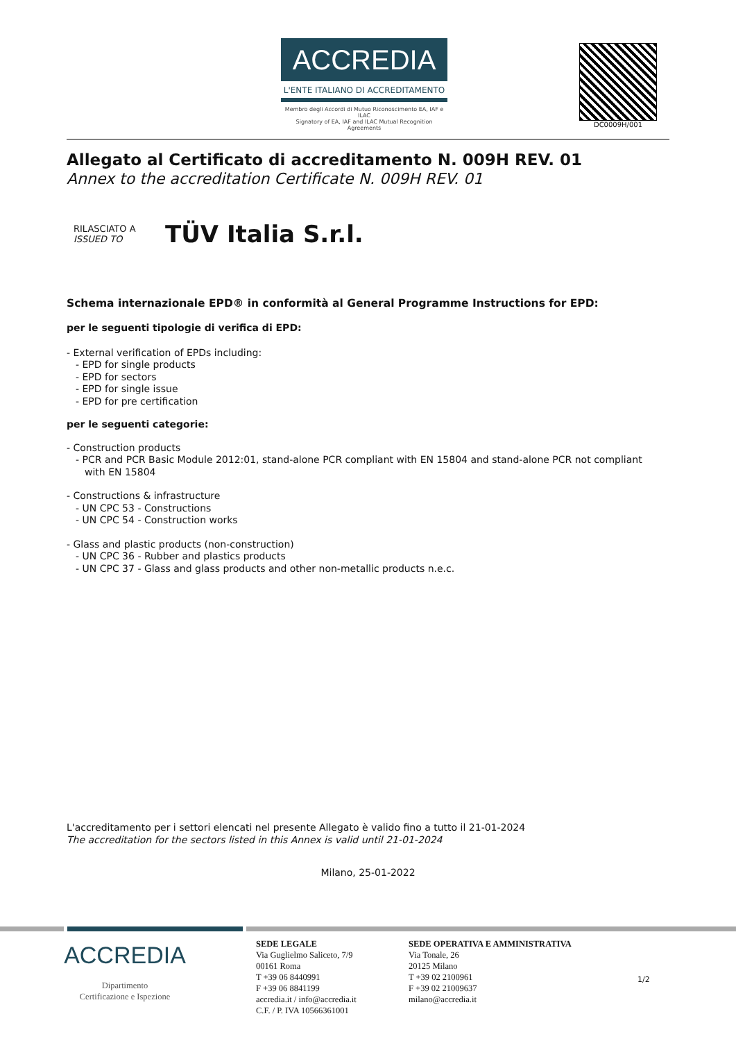ACCREDIA
L'ENTE ITALIANO DI ACCREDITAMENTO
Membro degli Accordi di Mutuo Riconoscimento EA, IAF e ILAC
Signatory of EA, IAF and ILAC Mutual Recognition Agreements
DC0009H/001
Allegato al Certificato di accreditamento N. 009H REV. 01
Annex to the accreditation Certificate N. 009H REV. 01
RILASCIATO A
ISSUED TO TÜV Italia S.r.l.
Schema internazionale EPD® in conformità al General Programme Instructions for EPD:
per le seguenti tipologie di verifica di EPD:
- External verification of EPDs including:
- EPD for single products
- EPD for sectors
- EPD for single issue
- EPD for pre certification
per le seguenti categorie:
- Construction products
- PCR and PCR Basic Module 2012:01, stand-alone PCR compliant with EN 15804 and stand-alone PCR not compliant
with EN 15804
- Constructions & infrastructure
- UN CPC 53 - Constructions
- UN CPC 54 - Construction works
- Glass and plastic products (non-construction)
- UN CPC 36 - Rubber and plastics products
- UN CPC 37 - Glass and glass products and other non-metallic products n.e.c.
L'accreditamento per i settori elencati nel presente Allegato è valido fino a tutto il 21-01-2024
The accreditation for the sectors listed in this Annex is valid until 21-01-2024
Milano, 25-01-2022
ACCREDIA
Dipartimento
Certificazione e Ispezione
SEDE LEGALE
Via Guglielmo Saliceto, 7/9
00161 Roma
T +39 06 8440991
F +39 06 8841199
accredia.it / info@accredia.it
C.F. / P. IVA 10566361001
SEDE OPERATIVA E AMMINISTRATIVA
Via Tonale, 26
20125 Milano
T +39 02 2100961
F +39 02 21009637
milano@accredia.it
1/2